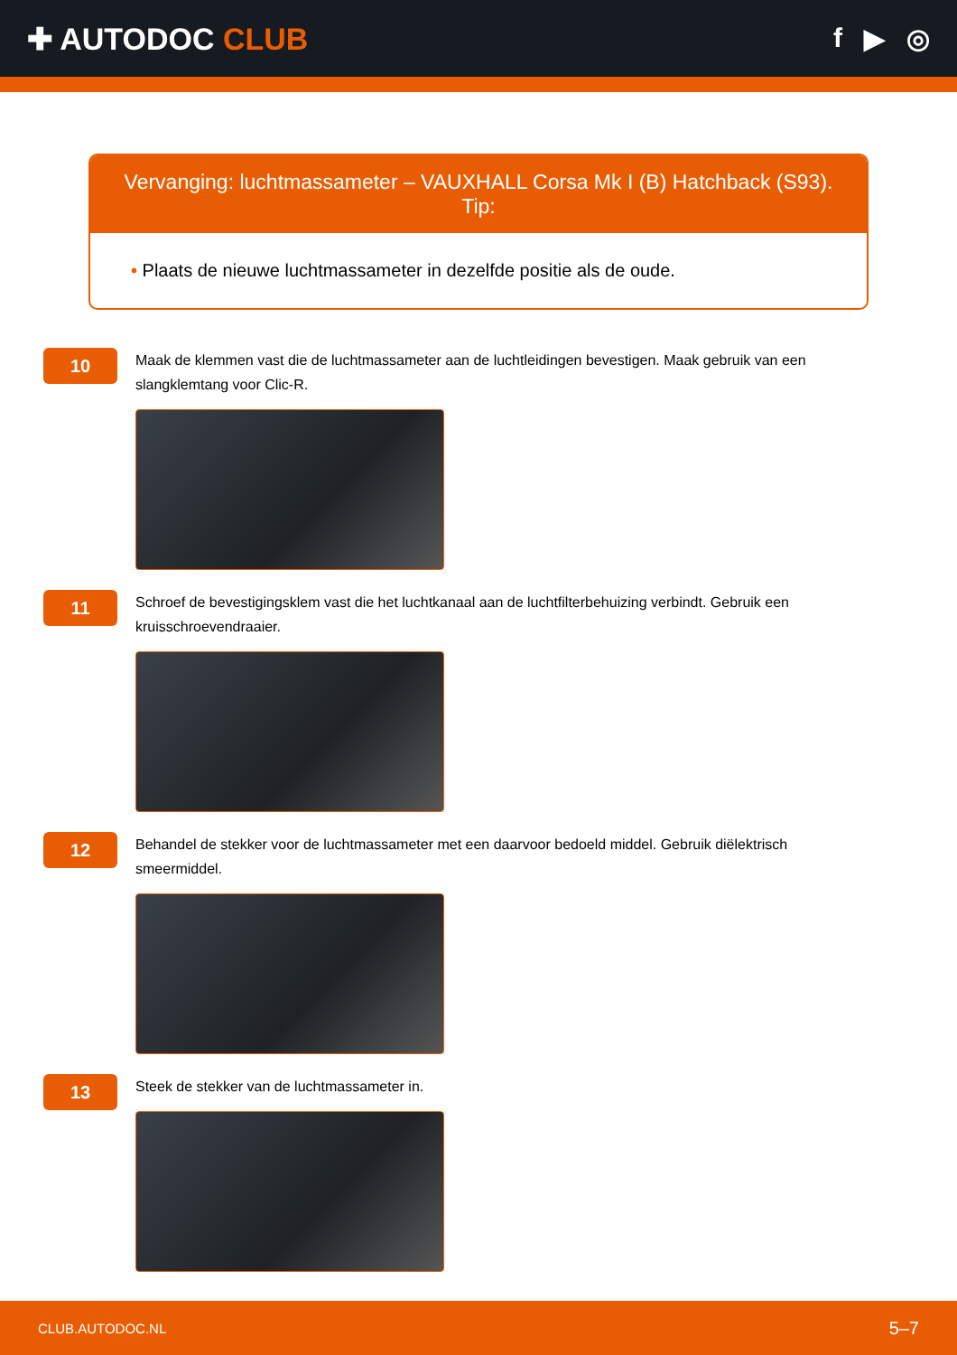✚ AUTODOC CLUB f ▶ ◎
Vervanging: luchtmassameter – VAUXHALL Corsa Mk I (B) Hatchback (S93). Tip:
• Plaats de nieuwe luchtmassameter in dezelfde positie als de oude.
10
Maak de klemmen vast die de luchtmassameter aan de luchtleidingen bevestigen. Maak gebruik van een slangklemtang voor Clic-R.
11
Schroef de bevestigingsklem vast die het luchtkanaal aan de luchtfilterbehuizing verbindt. Gebruik een kruisschroevendraaier.
12
Behandel de stekker voor de luchtmassameter met een daarvoor bedoeld middel. Gebruik diëlektrisch smeermiddel.
13
Steek de stekker van de luchtmassameter in.
CLUB.AUTODOC.NL 5–7